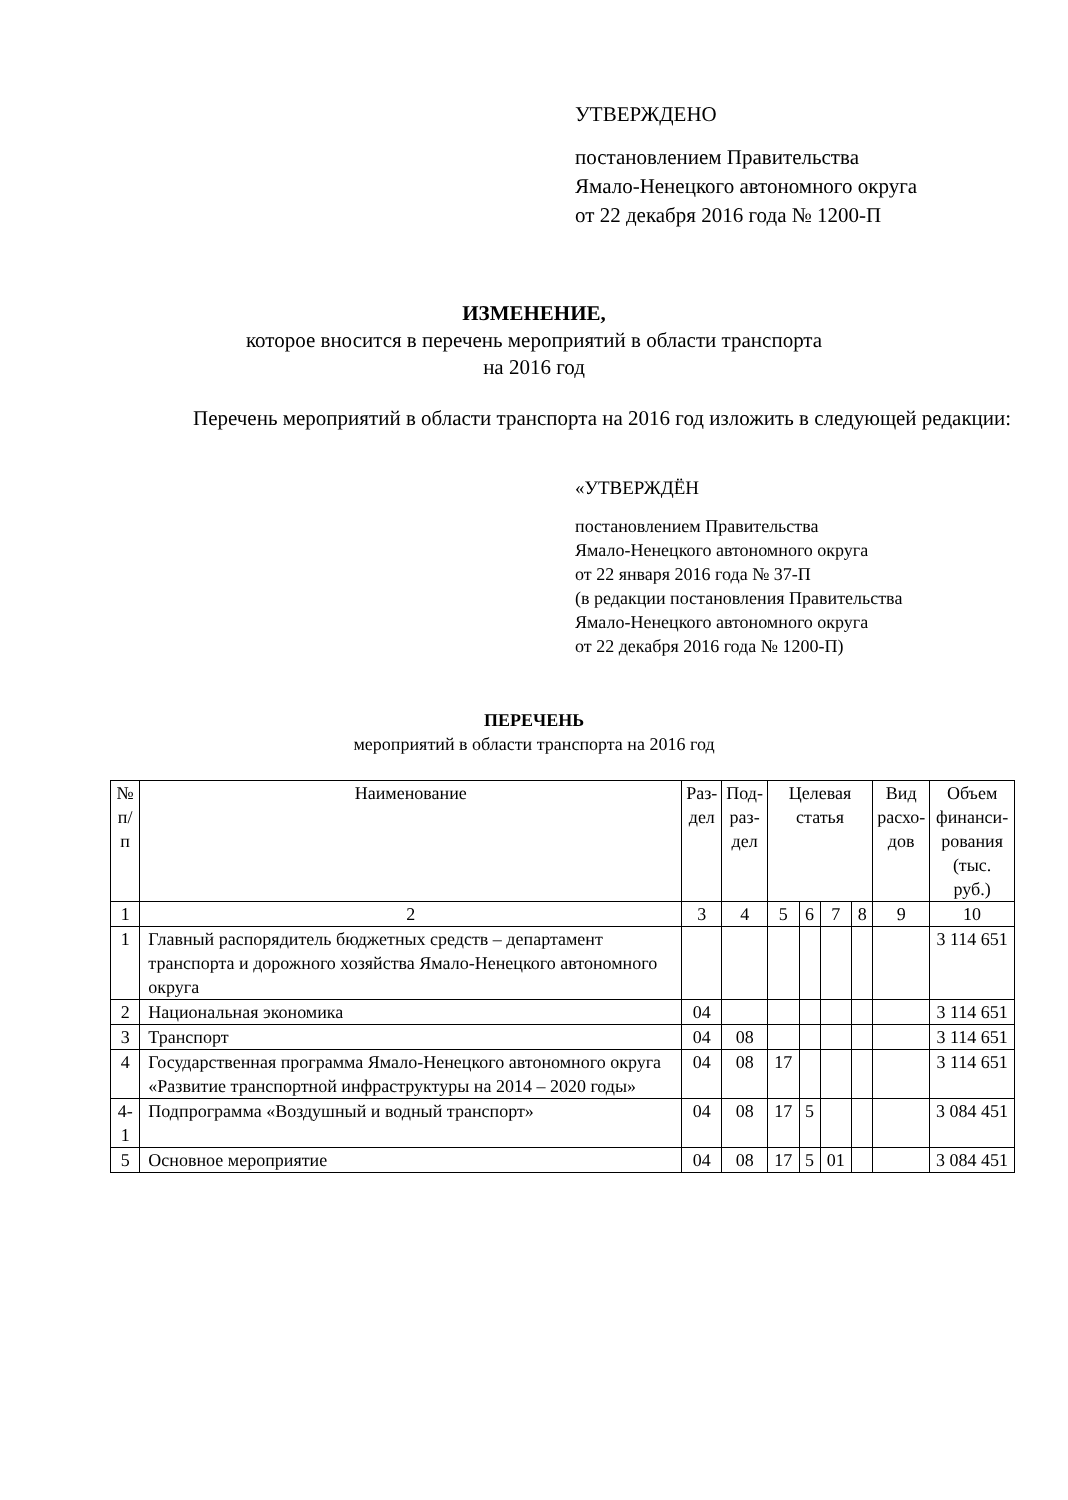УТВЕРЖДЕНО
постановлением Правительства
Ямало-Ненецкого автономного округа
от 22 декабря 2016 года № 1200-П
ИЗМЕНЕНИЕ,
которое вносится в перечень мероприятий в области транспорта
на 2016 год
Перечень мероприятий в области транспорта на 2016 год изложить в следующей редакции:
«УТВЕРЖДЁН
постановлением Правительства
Ямало-Ненецкого автономного округа
от 22 января 2016 года № 37-П
(в редакции постановления Правительства
Ямало-Ненецкого автономного округа
от 22 декабря 2016 года № 1200-П)
ПЕРЕЧЕНЬ
мероприятий в области транспорта на 2016 год
| № п/п | Наименование | Раз- дел | Под- раз- дел | Целевая статья | | | | Вид расхо- дов | Объем финанси- рования (тыс. руб.) |
| --- | --- | --- | --- | --- | --- | --- | --- | --- | --- |
| 1 | 2 | 3 | 4 | 5 | 6 | 7 | 8 | 9 | 10 |
| 1 | Главный распорядитель бюджетных средств – департамент транспорта и дорожного хозяйства Ямало-Ненецкого автономного округа | | | | | | | | 3 114 651 |
| 2 | Национальная экономика | 04 | | | | | | | 3 114 651 |
| 3 | Транспорт | 04 | 08 | | | | | | 3 114 651 |
| 4 | Государственная программа Ямало-Ненецкого автономного округа «Развитие транспортной инфраструктуры на 2014 – 2020 годы» | 04 | 08 | 17 | | | | | 3 114 651 |
| 4-1 | Подпрограмма «Воздушный и водный транспорт» | 04 | 08 | 17 | 5 | | | | 3 084 451 |
| 5 | Основное мероприятие | 04 | 08 | 17 | 5 | 01 | | | 3 084 451 |